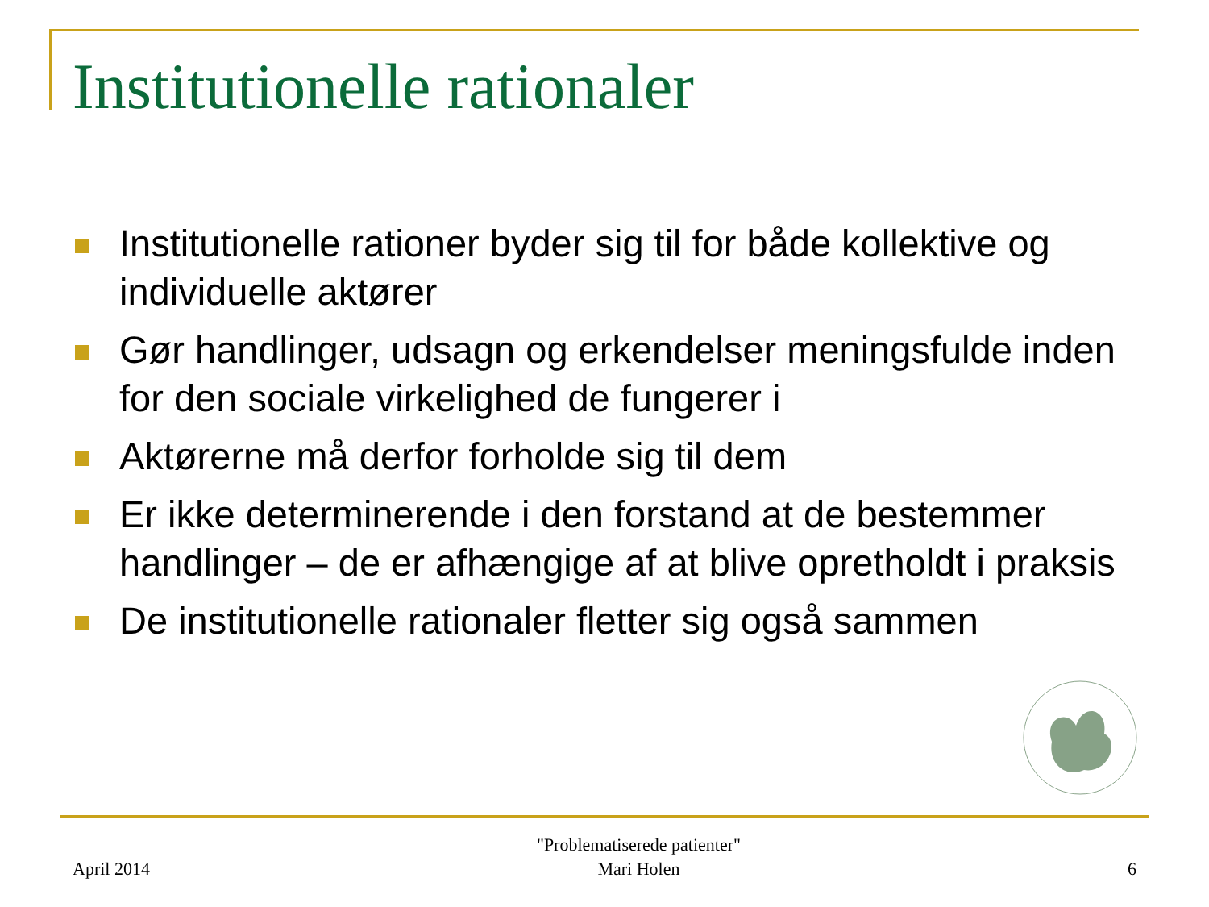Institutionelle rationaler
Institutionelle rationer byder sig til for både kollektive og individuelle aktører
Gør handlinger, udsagn og erkendelser meningsfulde inden for den sociale virkelighed de fungerer i
Aktørerne må derfor forholde sig til dem
Er ikke determinerende i den forstand at de bestemmer handlinger – de er afhængige af at blive opretholdt i praksis
De institutionelle rationaler fletter sig også sammen
April 2014
"Problematiserede patienter"
Mari Holen
6